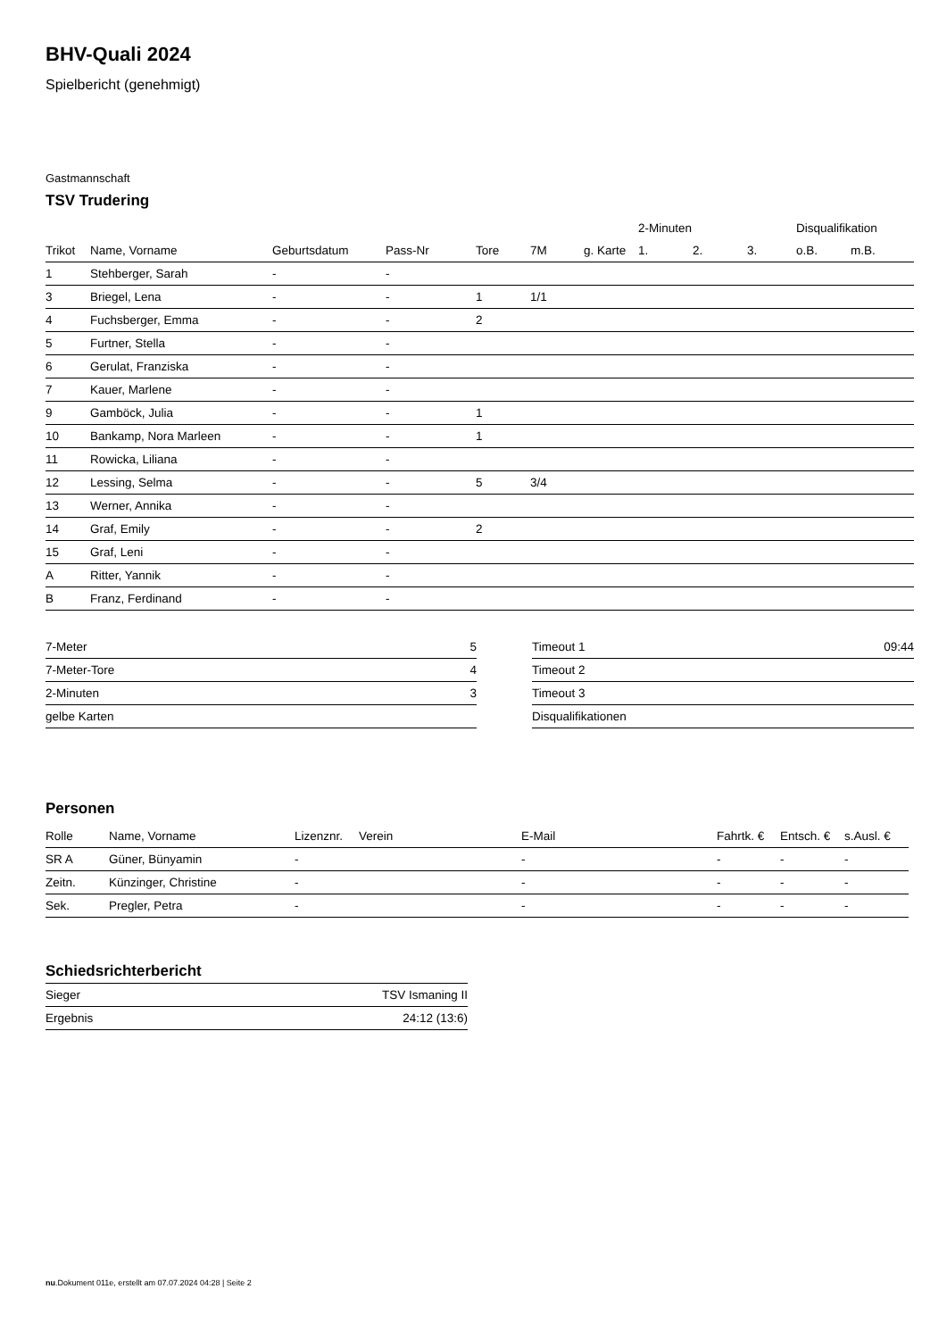BHV-Quali 2024
Spielbericht (genehmigt)
Gastmannschaft
TSV Trudering
| | | | | | | | 2-Minuten | | | Disqualifikation | |
| --- | --- | --- | --- | --- | --- | --- | --- | --- | --- | --- | --- |
| Trikot | Name, Vorname | Geburtsdatum | Pass-Nr | Tore | 7M | g. Karte | 1. | 2. | 3. | o.B. | m.B. |
| 1 | Stehberger, Sarah | - | - | | | | | | | | |
| 3 | Briegel, Lena | - | - | 1 | 1/1 | | | | | | |
| 4 | Fuchsberger, Emma | - | - | 2 | | | | | | | |
| 5 | Furtner, Stella | - | - | | | | | | | | |
| 6 | Gerulat, Franziska | - | - | | | | | | | | |
| 7 | Kauer, Marlene | - | - | | | | | | | | |
| 9 | Gamböck, Julia | - | - | 1 | | | | | | | |
| 10 | Bankamp, Nora Marleen | - | - | 1 | | | | | | | |
| 11 | Rowicka, Liliana | - | - | | | | | | | | |
| 12 | Lessing, Selma | - | - | 5 | 3/4 | | | | | | |
| 13 | Werner, Annika | - | - | | | | | | | | |
| 14 | Graf, Emily | - | - | 2 | | | | | | | |
| 15 | Graf, Leni | - | - | | | | | | | | |
| A | Ritter, Yannik | - | - | | | | | | | | |
| B | Franz, Ferdinand | - | - | | | | | | | | |
| 7-Meter | 5 |
| 7-Meter-Tore | 4 |
| 2-Minuten | 3 |
| gelbe Karten | |
| Timeout 1 | 09:44 |
| Timeout 2 | |
| Timeout 3 | |
| Disqualifikationen | |
Personen
| Rolle | Name, Vorname | Lizenznr. | Verein | E-Mail | Fahrtk. € | Entsch. € | s.Ausl. € |
| --- | --- | --- | --- | --- | --- | --- | --- |
| SR A | Güner, Bünyamin | - | | - | - | - | - |
| Zeitn. | Künzinger, Christine | - | | - | - | - | - |
| Sek. | Pregler, Petra | - | | - | - | - | - |
Schiedsrichterbericht
| Sieger | TSV Ismaning II |
| Ergebnis | 24:12 (13:6) |
nu.Dokument 011e, erstellt am 07.07.2024 04:28 | Seite 2